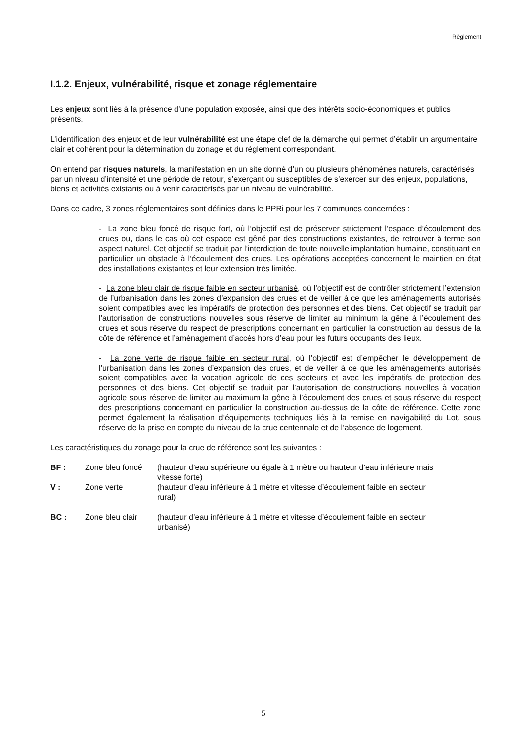Règlement
I.1.2. Enjeux, vulnérabilité, risque et zonage réglementaire
Les enjeux sont liés à la présence d’une population exposée, ainsi que des intérêts socio-économiques et publics présents.
L’identification des enjeux et de leur vulnérabilité est une étape clef de la démarche qui permet d’établir un argumentaire clair et cohérent pour la détermination du zonage et du règlement correspondant.
On entend par risques naturels, la manifestation en un site donné d’un ou plusieurs phénomènes naturels, caractérisés par un niveau d’intensité et une période de retour, s’exerçant ou susceptibles de s’exercer sur des enjeux, populations, biens et activités existants ou à venir caractérisés par un niveau de vulnérabilité.
Dans ce cadre, 3 zones réglementaires sont définies dans le PPRi pour les 7 communes concernées :
- La zone bleu foncé de risque fort, où l’objectif est de préserver strictement l’espace d’écoulement des crues ou, dans le cas où cet espace est gêné par des constructions existantes, de retrouver à terme son aspect naturel. Cet objectif se traduit par l’interdiction de toute nouvelle implantation humaine, constituant en particulier un obstacle à l’écoulement des crues. Les opérations acceptées concernent le maintien en état des installations existantes et leur extension très limitée.
- La zone bleu clair de risque faible en secteur urbanisé, où l’objectif est de contrôler strictement l’extension de l’urbanisation dans les zones d’expansion des crues et de veiller à ce que les aménagements autorisés soient compatibles avec les impératifs de protection des personnes et des biens. Cet objectif se traduit par l’autorisation de constructions nouvelles sous réserve de limiter au minimum la gêne à l’écoulement des crues et sous réserve du respect de prescriptions concernant en particulier la construction au dessus de la côte de référence et l’aménagement d’accès hors d’eau pour les futurs occupants des lieux.
- La zone verte de risque faible en secteur rural, où l’objectif est d’empêcher le développement de l’urbanisation dans les zones d’expansion des crues, et de veiller à ce que les aménagements autorisés soient compatibles avec la vocation agricole de ces secteurs et avec les impératifs de protection des personnes et des biens. Cet objectif se traduit par l’autorisation de constructions nouvelles à vocation agricole sous réserve de limiter au maximum la gêne à l’écoulement des crues et sous réserve du respect des prescriptions concernant en particulier la construction au-dessus de la côte de référence. Cette zone permet également la réalisation d’équipements techniques liés à la remise en navigabilité du Lot, sous réserve de la prise en compte du niveau de la crue centennale et de l’absence de logement.
Les caractéristiques du zonage pour la crue de référence sont les suivantes :
| BF : | Zone bleu foncé | (hauteur d’eau supérieure ou égale à 1 mètre ou hauteur d’eau inférieure mais vitesse forte) |
| V : | Zone verte | (hauteur d’eau inférieure à 1 mètre et vitesse d’écoulement faible en secteur rural) |
| BC : | Zone bleu clair | (hauteur d’eau inférieure à 1 mètre et vitesse d’écoulement faible en secteur urbanisé) |
5